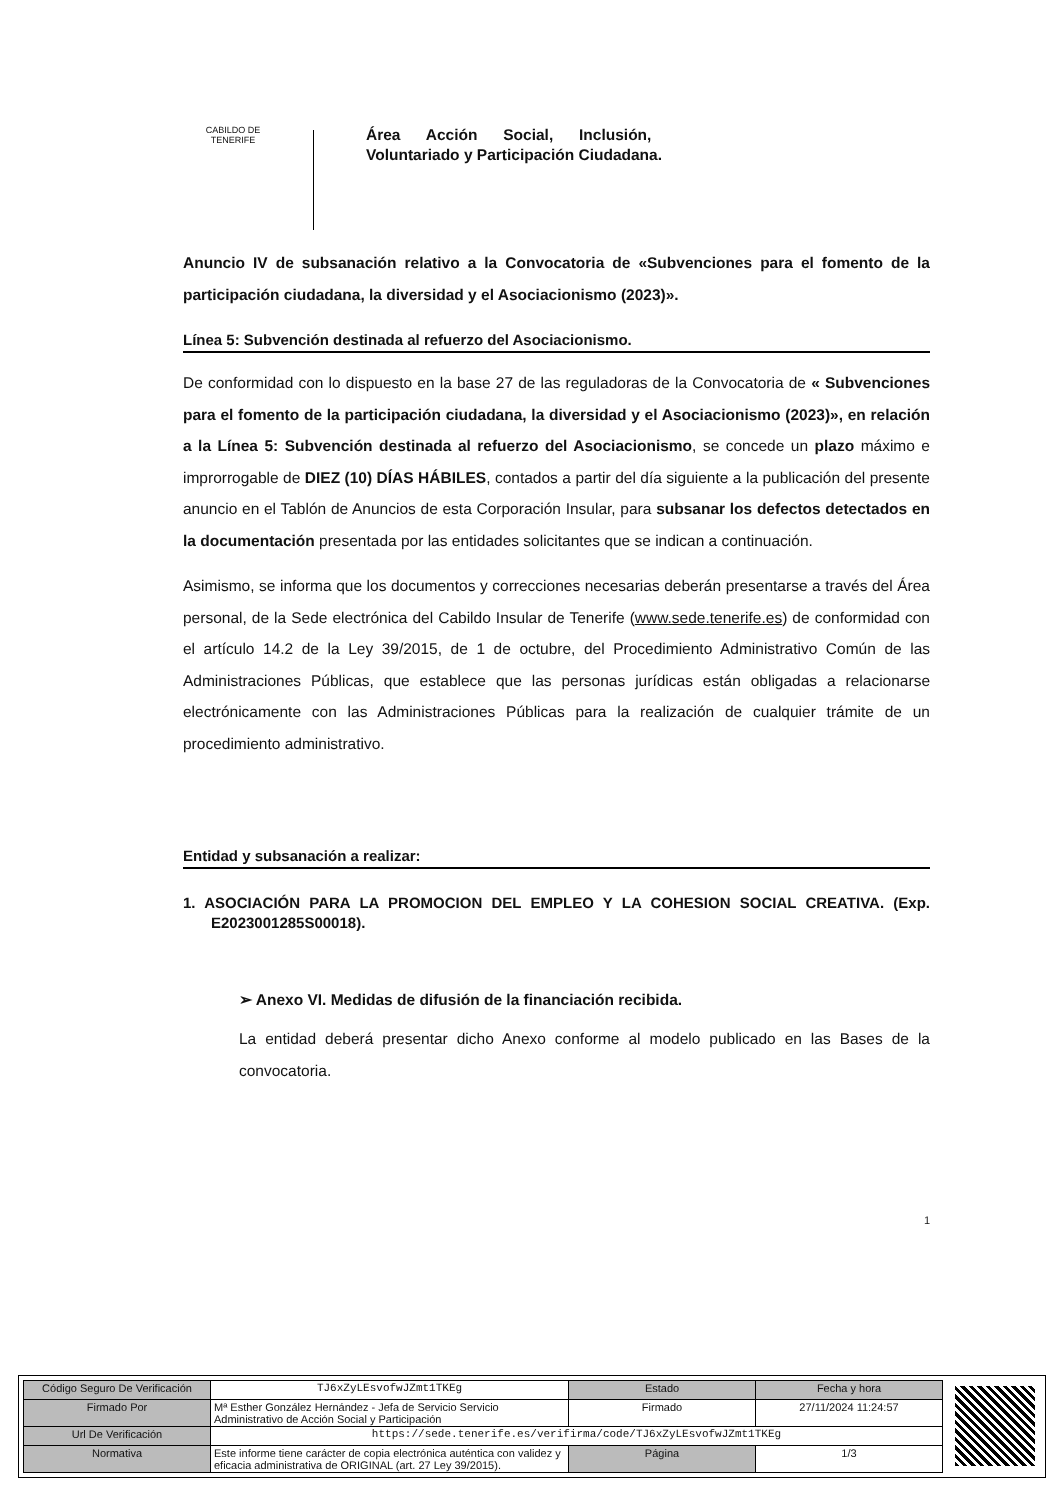CABILDO DE TENERIFE
Área Acción Social, Inclusión,
Voluntariado y Participación Ciudadana.
Anuncio IV de subsanación relativo a la Convocatoria de «Subvenciones para el fomento de la participación ciudadana, la diversidad y el Asociacionismo (2023)».
Línea 5: Subvención destinada al refuerzo del Asociacionismo.
De conformidad con lo dispuesto en la base 27 de las reguladoras de la Convocatoria de « Subvenciones para el fomento de la participación ciudadana, la diversidad y el Asociacionismo (2023)», en relación a la Línea 5: Subvención destinada al refuerzo del Asociacionismo, se concede un plazo máximo e improrrogable de DIEZ (10) DÍAS HÁBILES, contados a partir del día siguiente a la publicación del presente anuncio en el Tablón de Anuncios de esta Corporación Insular, para subsanar los defectos detectados en la documentación presentada por las entidades solicitantes que se indican a continuación.
Asimismo, se informa que los documentos y correcciones necesarias deberán presentarse a través del Área personal, de la Sede electrónica del Cabildo Insular de Tenerife (www.sede.tenerife.es) de conformidad con el artículo 14.2 de la Ley 39/2015, de 1 de octubre, del Procedimiento Administrativo Común de las Administraciones Públicas, que establece que las personas jurídicas están obligadas a relacionarse electrónicamente con las Administraciones Públicas para la realización de cualquier trámite de un procedimiento administrativo.
Entidad y subsanación a realizar:
1. ASOCIACIÓN PARA LA PROMOCION DEL EMPLEO Y LA COHESION SOCIAL CREATIVA. (Exp. E2023001285S00018).
➢ Anexo VI. Medidas de difusión de la financiación recibida.
La entidad deberá presentar dicho Anexo conforme al modelo publicado en las Bases de la convocatoria.
1
| Código Seguro De Verificación | TJ6xZyLEsvofwJZmt1TKEg | Estado | Fecha y hora |
| Firmado Por | Mª Esther González Hernández - Jefa de Servicio Servicio Administrativo de Acción Social y Participación | Firmado | 27/11/2024 11:24:57 |
| Url De Verificación | https://sede.tenerife.es/verifirma/code/TJ6xZyLEsvofwJZmt1TKEg | | |
| Normativa | Este informe tiene carácter de copia electrónica auténtica con validez y eficacia administrativa de ORIGINAL (art. 27 Ley 39/2015). | Página | 1/3 |